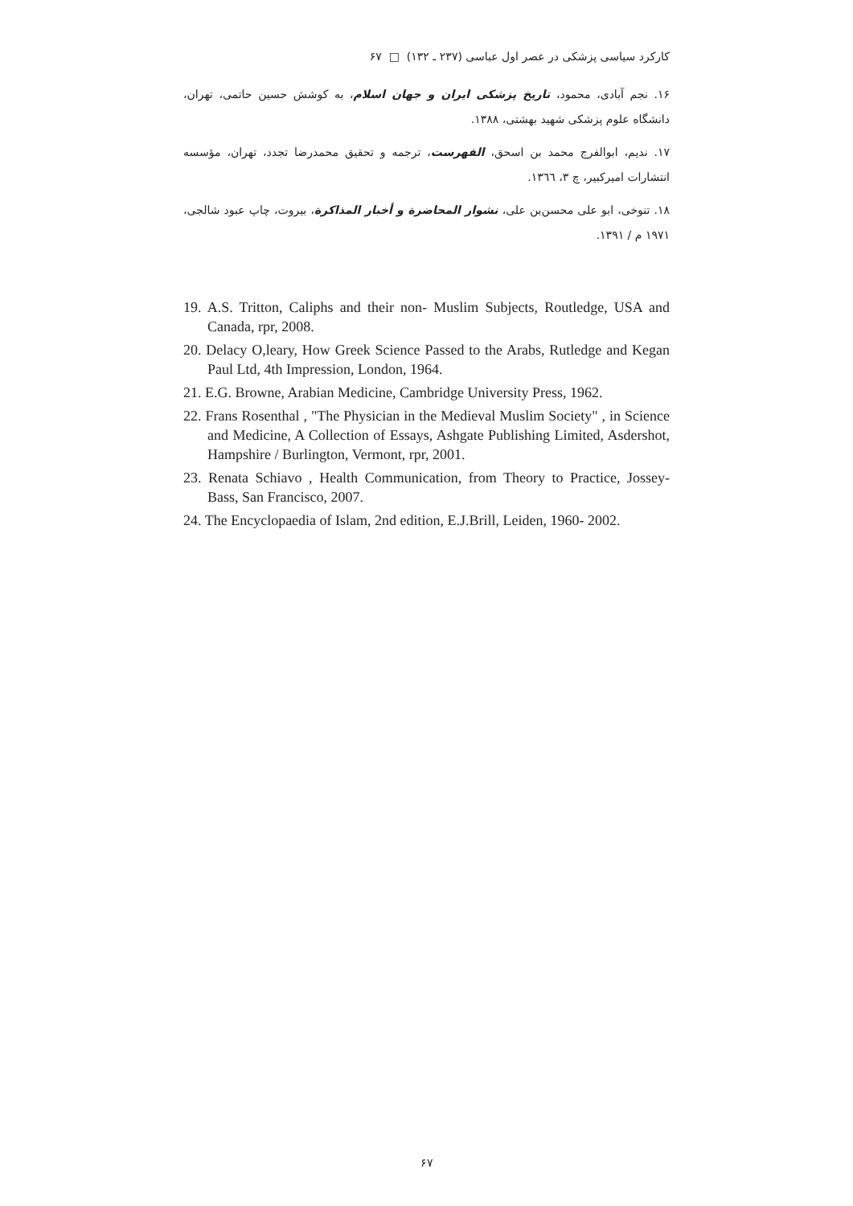کارکرد سیاسی پزشکی در عصر اول عباسی (۲۳۷ ـ ۱۳۲) □ ۶۷
۱۶. نجم آبادی، محمود، تاریخ پزشکی ایران و جهان اسلام، به کوشش حسین حاتمی، تهران، دانشگاه علوم پزشکی شهید بهشتی، ۱۳۸۸.
۱۷. ندیم، ابوالفرج محمد بن اسحق، الفهرست، ترجمه و تحقیق محمدرضا تجدد، تهران، مؤسسه انتشارات امیرکبیر، چ ۳، ۱۳٦٦.
۱۸. تنوخی، ابو علی محسن‌بن علی، نشوار المحاضرة و أخبار المذاکرة، بیروت، چاپ عبود شالجی، ۱۹۷۱ م / ۱۳۹۱.
19. A.S. Tritton, Caliphs and their non- Muslim Subjects, Routledge, USA and Canada, rpr, 2008.
20. Delacy O,leary, How Greek Science Passed to the Arabs, Rutledge and Kegan Paul Ltd, 4th Impression, London, 1964.
21. E.G. Browne, Arabian Medicine, Cambridge University Press, 1962.
22. Frans Rosenthal , "The Physician in the Medieval Muslim Society" , in Science and Medicine, A Collection of Essays, Ashgate Publishing Limited, Asdershot, Hampshire / Burlington, Vermont, rpr, 2001.
23. Renata Schiavo , Health Communication, from Theory to Practice, Jossey- Bass, San Francisco, 2007.
24. The Encyclopaedia of Islam, 2nd edition, E.J.Brill, Leiden, 1960- 2002.
۶۷